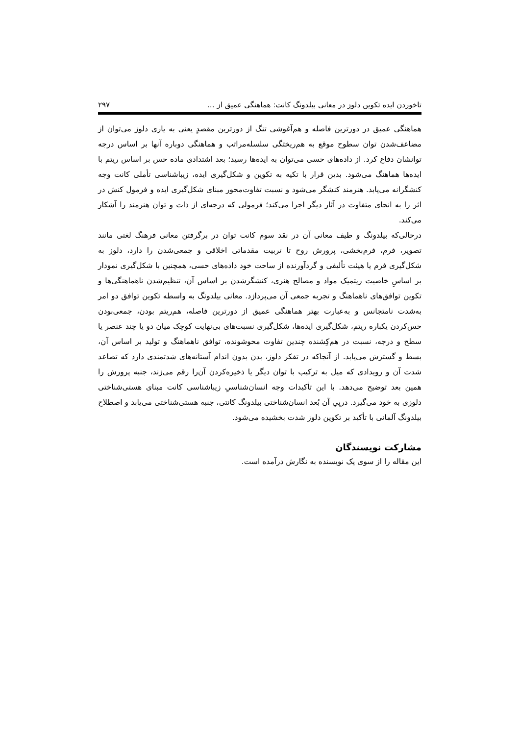تاخوردن ایده تکوین دلوز در معانی بیلدونگ کانت: هماهنگی عمیق از … ۲۹۷
هماهنگی عمیق در دورترین فاصله و هم‌آغوشی تنگ از دورترین مقصدٍ یعنی به یاری دلوز می‌توان از مضاعف‌شدن توان سطوح موقع به هم‌ریختگی سلسله‌مراتب و هماهنگی دوباره آنها بر اساس درجه توانشان دفاع کرد. از داده‌های حسی می‌توان به ایده‌ها رسید؛ بعد اشتدادی ماده حس بر اساس ریتم با ایده‌ها هماهنگ می‌شود. بدین قرار با تکیه به تکوین و شکل‌گیری ایده، زیباشناسی تأملی کانت وجه کنشگرانه می‌یابد. هنرمند کنشگر می‌شود و نسبت تفاوت‌محور مبنای شکل‌گیری ایده و فرمول کنش در اثر را به انحای متفاوت در آثار دیگر اجرا می‌کند؛ فرمولی که درجه‌ای از ذات و توان هنرمند را آشکار می‌کند.
درحالی‌که بیلدونگ و طیف معانی آن در نقد سوم کانت توان در برگرفتن معانی فرهنگ لغتی مانند تصویر، فرم، فرم‌بخشی، پرورش روح تا تربیت مقدماتی اخلاقی و جمعی‌شدن را دارد، دلوز به شکل‌گیری فرم یا هیئت تألیفی و گردآورنده از ساحت خود داده‌های حسی، همچنین با شکل‌گیری نمودار بر اساسِ خاصیت ریتمیک مواد و مصالح هنری، کنشگرشدن بر اساس آن، تنظیم‌شدن ناهماهنگی‌ها و تکوین توافق‌های ناهماهنگ و تجربه جمعی آن می‌پردازد. معانی بیلدونگ به واسطه تکوین توافق دو امر به‌شدت نامتجانس و به‌عبارت بهتر هماهنگی عمیق از دورترین فاصله، هم‌ریتم بودن، جمعی‌بودن حس‌کردن یکباره ریتم، شکل‌گیری ایده‌ها، شکل‌گیری نسبت‌های بی‌نهایت کوچک میان دو یا چند عنصر یا سطح و درجه، نسبت در هم‌کِشنده چندین تفاوت محوشونده، توافق ناهماهنگ و تولید بر اساس آن، بسط و گسترش می‌یابد. از آنجاکه در تفکر دلوز، بدن بدون اندام آستانه‌های شدتمندی دارد که تصاعد شدت آن و رویدادی که میل به ترکیب با توان دیگر یا ذخیره‌کردن آن‌را رقم می‌زند، جنبه پرورش را همین بعد توضیح می‌دهد. با این تأکیدات وجه انسان‌شناسیِ زیباشناسی کانت مبنای هستی‌شناختی دلوزی به خود می‌گیرد. درپیِ آن بُعد انسان‌شناختی بیلدونگ کانتی، جنبه هستی‌شناختی می‌یابد و اصطلاح بیلدونگ آلمانی با تأکید بر تکوین دلوز شدت بخشیده می‌شود.
مشارکت نویسندگان
این مقاله را از سوی یک نویسنده به نگارش درآمده است.